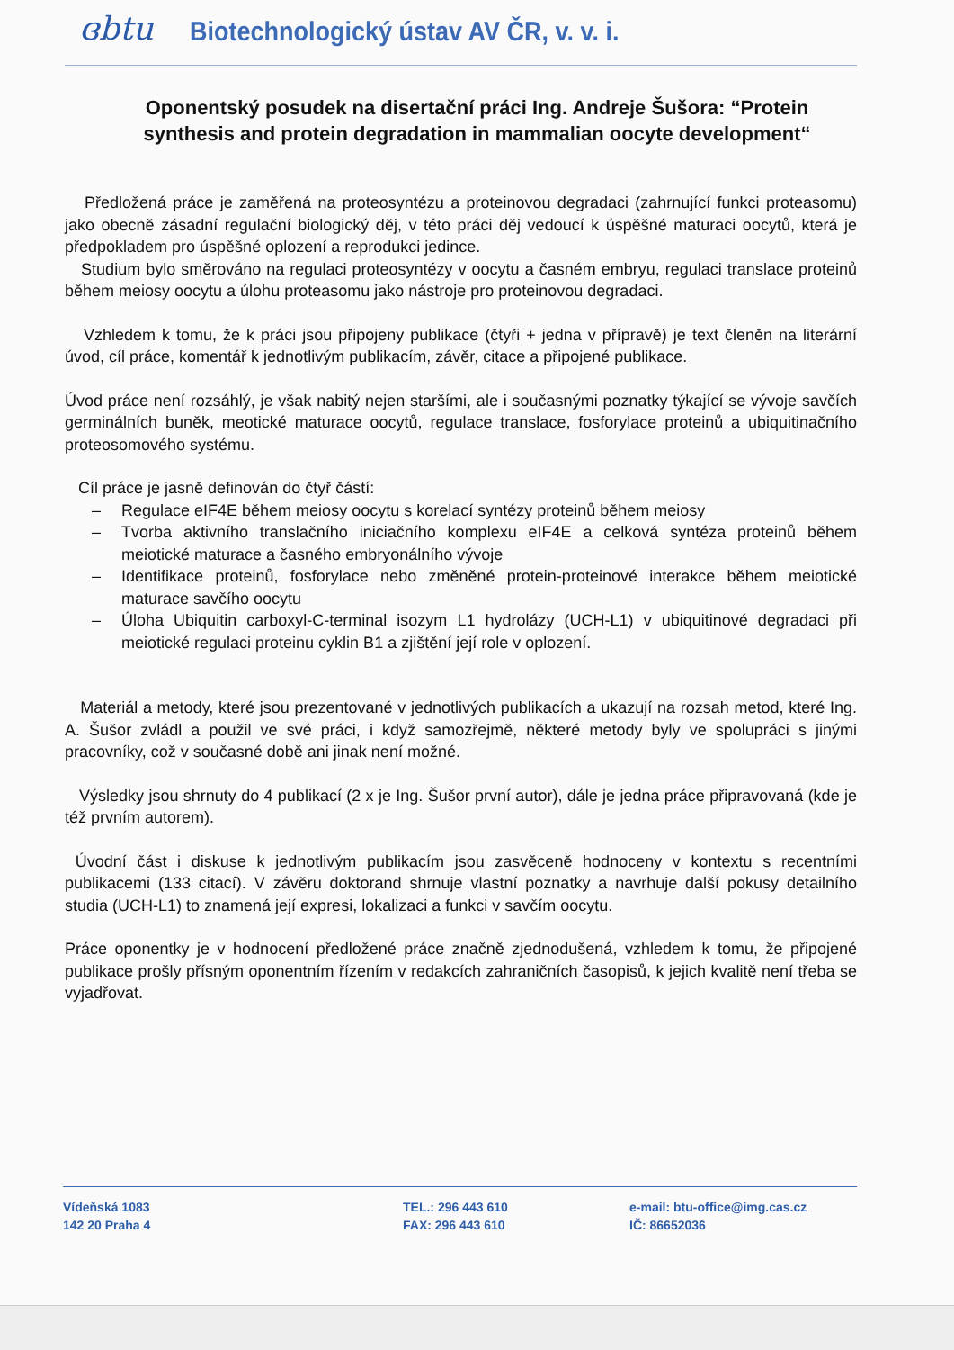ɞbtu Biotechnologický ústav AV ČR, v. v. i.
Oponentský posudek na disertační práci Ing. Andreje Šušora: “Protein synthesis and protein degradation in mammalian oocyte development“
Předložená práce je zaměřená na proteosyntézu a proteinovou degradaci (zahrnující funkci proteasomu) jako obecně zásadní regulační biologický děj, v této práci děj vedoucí k úspěšné maturaci oocytů, která je předpokladem pro úspěšné oplození a reprodukci jedince.
Studium bylo směrováno na regulaci proteosyntézy v oocytu a časném embryu, regulaci translace proteinů během meiosy oocytu a úlohu proteasomu jako nástroje pro proteinovou degradaci.
Vzhledem k tomu, že k práci jsou připojeny publikace (čtyři + jedna v přípravě) je text členěn na literární úvod, cíl práce, komentář k jednotlivým publikacím, závěr, citace a připojené publikace.
Úvod práce není rozsáhlý, je však nabitý nejen staršími, ale i současnými poznatky týkající se vývoje savčích germinálních buněk, meotické maturace oocytů, regulace translace, fosforylace proteinů a ubiquitinačního proteosomového systému.
Cíl práce je jasně definován do čtyř částí:
– Regulace eIF4E během meiosy oocytu s korelací syntézy proteinů během meiosy
– Tvorba aktivního translačního iniciačního komplexu eIF4E a celková syntéza proteinů během meiotické maturace a časného embryonálního vývoje
– Identifikace proteinů, fosforylace nebo změněné protein-proteinové interakce během meiotické maturace savčího oocytu
– Úloha Ubiquitin carboxyl-C-terminal isozym L1 hydrolázy (UCH-L1) v ubiquitinové degradaci při meiotické regulaci proteinu cyklin B1 a zjištění její role v oplození.
Materiál a metody, které jsou prezentované v jednotlivých publikacích a ukazují na rozsah metod, které Ing. A. Šušor zvládl a použil ve své práci, i když samozřejmě, některé metody byly ve spolupráci s jinými pracovníky, což v současné době ani jinak není možné.
Výsledky jsou shrnuty do 4 publikací (2 x je Ing. Šušor první autor), dále je jedna práce připravovaná (kde je též prvním autorem).
Úvodní část i diskuse k jednotlivým publikacím jsou zasvěceně hodnoceny v kontextu s recentními publikacemi (133 citací). V závěru doktorand shrnuje vlastní poznatky a navrhuje další pokusy detailního studia (UCH-L1) to znamená její expresi, lokalizaci a funkci v savčím oocytu.
Práce oponentky je v hodnocení předložené práce značně zjednodušená, vzhledem k tomu, že připojené publikace prošly přísným oponentním řízením v redakcích zahraničních časopisů, k jejich kvalitě není třeba se vyjadřovat.
Vídeňská 1083
142 20 Praha 4
TEL.: 296 443 610
FAX: 296 443 610
e-mail: btu-office@img.cas.cz
IČ: 86652036